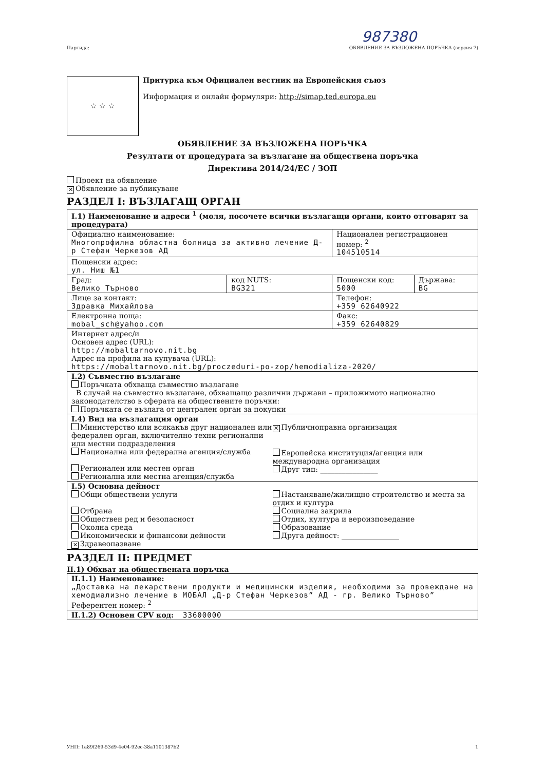987380
Партида: ОБЯВЛЕНИЕ ЗА ВЪЗЛОЖЕНА ПОРЪЧКА (версия 7)
☆ ☆ ☆
Притурка към Официален вестник на Европейския съюз
Информация и онлайн формуляри: http://simap.ted.europa.eu
ОБЯВЛЕНИЕ ЗА ВЪЗЛОЖЕНА ПОРЪЧКА
Резултати от процедурата за възлагане на обществена поръчка
Директива 2014/24/ЕС / ЗОП
Проект на обявление
✕ Обявление за публикуване
РАЗДЕЛ I: ВЪЗЛАГАЩ ОРГАН
| I.1) Наименование и адреси <sup>1</sup> (моля, посочете всички възлагащи органи, които отговарят за процедурата) | | | |
| Официално наименование: Многопрофилна областна болница за активно лечение Д-р Стефан Черкезов АД | | Национален регистрационен номер: <sup>2</sup> 104510514 | |
| Пощенски адрес: ул. Ниш №1 | | | |
| Град: Велико Търново | код NUTS: BG321 | Пощенски код: 5000 | Държава: BG |
| Лице за контакт: Здравка Михайлова | | Телефон: +359 62640922 | |
| Електронна поща: mobal_sch@yahoo.com | | Факс: +359 62640829 | |
| Интернет адрес/и Основен адрес (URL): http://mobaltarnovo.nit.bg Адрес на профила на купувача (URL): https://mobaltarnovo.nit.bg/proczeduri-po-zop/hemodializa-2020/ | | | |
| I.2) Съвместно възлагане Поръчката обхваща съвместно възлагане В случай на съвместно възлагане, обхващащо различни държави – приложимото национално законодателство в сферата на обществените поръчки: Поръчката се възлага от централен орган за покупки | | | |
| I.4) Вид на възлагащия орган Министерство или всякакъв друг национален или федерален орган, включително техни регионални или местни подразделения Национална или федерална агенция/служба Регионален или местен орган Регионална или местна агенция/служба ✕ Публичноправна организация Европейска институция/агенция или международна организация Друг тип: ________________ | | | |
| I.5) Основна дейност Общи обществени услуги Отбрана Обществен ред и безопасност Околна среда Икономически и финансови дейности ✕ Здравеопазване Настаняване/жилищно строителство и места за отдих и култура Социална закрила Отдих, култура и вероизповедание Образование Друга дейност: ________________ | | | |
РАЗДЕЛ II: ПРЕДМЕТ
II.1) Обхват на обществената поръчка
| II.1.1) Наименование: „Доставка на лекарствени продукти и медицински изделия, необходими за провеждане на хемодиализно лечение в МОБАЛ „Д-р Стефан Черкезов” АД - гр. Велико Търново” Референтен номер: <sup>2</sup> |
| II.1.2) Основен CPV код: 33600000 |
УНП: 1a89f269-53d9-4e04-92ec-38a1101387b2 1